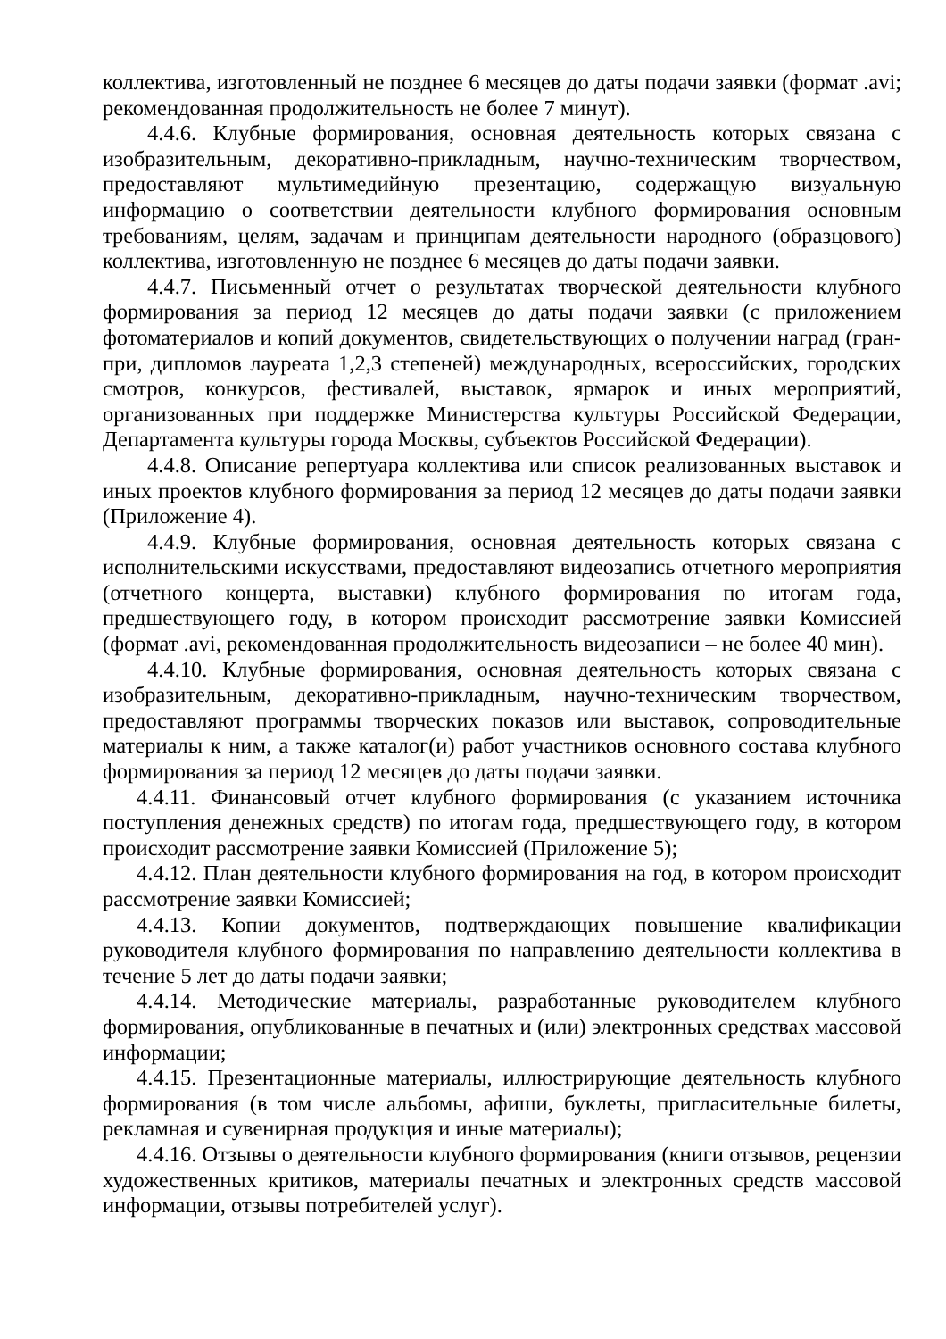коллектива, изготовленный не позднее 6 месяцев до даты подачи заявки (формат .avi; рекомендованная продолжительность не более 7 минут).
4.4.6. Клубные формирования, основная деятельность которых связана с изобразительным, декоративно-прикладным, научно-техническим творчеством, предоставляют мультимедийную презентацию, содержащую визуальную информацию о соответствии деятельности клубного формирования основным требованиям, целям, задачам и принципам деятельности народного (образцового) коллектива, изготовленную не позднее 6 месяцев до даты подачи заявки.
4.4.7. Письменный отчет о результатах творческой деятельности клубного формирования за период 12 месяцев до даты подачи заявки (с приложением фотоматериалов и копий документов, свидетельствующих о получении наград (гран-при, дипломов лауреата 1,2,3 степеней) международных, всероссийских, городских смотров, конкурсов, фестивалей, выставок, ярмарок и иных мероприятий, организованных при поддержке Министерства культуры Российской Федерации, Департамента культуры города Москвы, субъектов Российской Федерации).
4.4.8. Описание репертуара коллектива или список реализованных выставок и иных проектов клубного формирования за период 12 месяцев до даты подачи заявки (Приложение 4).
4.4.9. Клубные формирования, основная деятельность которых связана с исполнительскими искусствами, предоставляют видеозапись отчетного мероприятия (отчетного концерта, выставки) клубного формирования по итогам года, предшествующего году, в котором происходит рассмотрение заявки Комиссией (формат .avi, рекомендованная продолжительность видеозаписи – не более 40 мин).
4.4.10. Клубные формирования, основная деятельность которых связана с изобразительным, декоративно-прикладным, научно-техническим творчеством, предоставляют программы творческих показов или выставок, сопроводительные материалы к ним, а также каталог(и) работ участников основного состава клубного формирования за период 12 месяцев до даты подачи заявки.
4.4.11. Финансовый отчет клубного формирования (с указанием источника поступления денежных средств) по итогам года, предшествующего году, в котором происходит рассмотрение заявки Комиссией (Приложение 5);
4.4.12. План деятельности клубного формирования на год, в котором происходит рассмотрение заявки Комиссией;
4.4.13. Копии документов, подтверждающих повышение квалификации руководителя клубного формирования по направлению деятельности коллектива в течение 5 лет до даты подачи заявки;
4.4.14. Методические материалы, разработанные руководителем клубного формирования, опубликованные в печатных и (или) электронных средствах массовой информации;
4.4.15. Презентационные материалы, иллюстрирующие деятельность клубного формирования (в том числе альбомы, афиши, буклеты, пригласительные билеты, рекламная и сувенирная продукция и иные материалы);
4.4.16. Отзывы о деятельности клубного формирования (книги отзывов, рецензии художественных критиков, материалы печатных и электронных средств массовой информации, отзывы потребителей услуг).